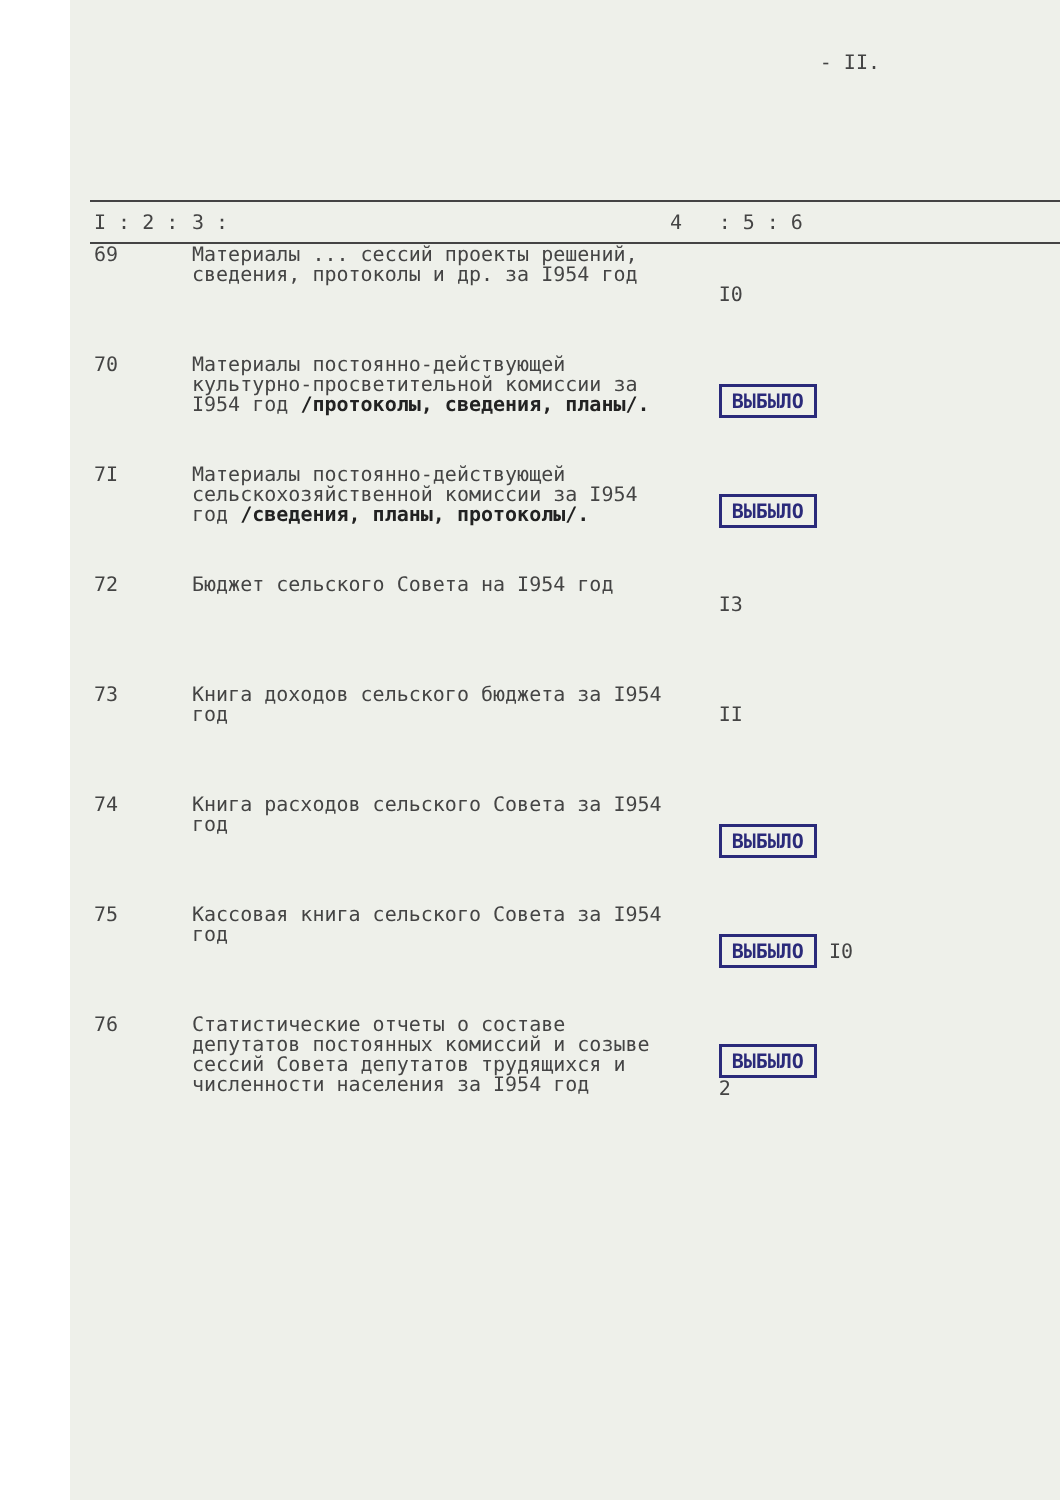- II.
| I : 2 : | 3 : | 4 | : 5 : 6 |
| --- | --- | --- | --- |
| 69 | Материалы ... сессий проекты решений, сведения, протоколы и др. за I954 год | | I0 |
| 70 | Материалы постоянно-действующей культурно-просветительной комиссии за I954 год /протоколы, сведения, планы/. | | ВЫБЫЛО |
| 7I | Материалы постоянно-действующей сельскохозяйственной комиссии за I954 год /сведения, планы, протоколы/. | | ВЫБЫЛО |
| 72 | Бюджет сельского Совета на I954 год | | I3 |
| 73 | Книга доходов сельского бюджета за I954 год | | II |
| 74 | Книга расходов сельского Совета за I954 год | | ВЫБЫЛО |
| 75 | Кассовая книга сельского Совета за I954 год | | ВЫБЫЛО I0 |
| 76 | Статистические отчеты о составе депутатов постоянных комиссий и созыве сессий Совета депутатов трудящихся и численности населения за I954 год | | ВЫБЫЛО 2 |